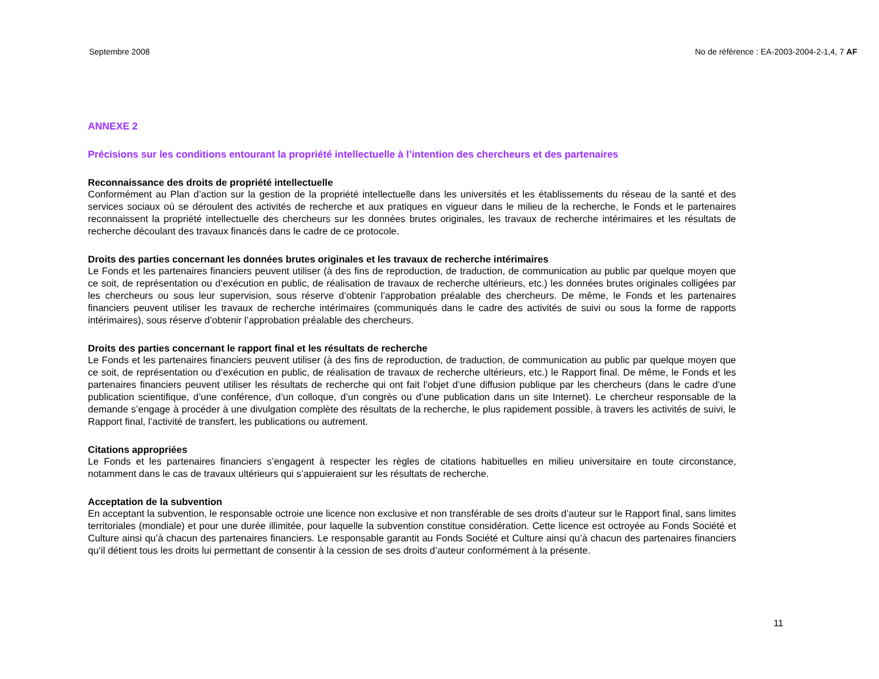Septembre 2008 No de référence : EA-2003-2004-2-1,4, 7 AF
ANNEXE 2
Précisions sur les conditions entourant la propriété intellectuelle à l’intention des chercheurs et des partenaires
Reconnaissance des droits de propriété intellectuelle
Conformément au Plan d’action sur la gestion de la propriété intellectuelle dans les universités et les établissements du réseau de la santé et des services sociaux où se déroulent des activités de recherche et aux pratiques en vigueur dans le milieu de la recherche, le Fonds et le partenaires reconnaissent la propriété intellectuelle des chercheurs sur les données brutes originales, les travaux de recherche intérimaires et les résultats de recherche découlant des travaux financés dans le cadre de ce protocole.
Droits des parties concernant les données brutes originales et les travaux de recherche intérimaires
Le Fonds et les partenaires financiers peuvent utiliser (à des fins de reproduction, de traduction, de communication au public par quelque moyen que ce soit, de représentation ou d’exécution en public, de réalisation de travaux de recherche ultérieurs, etc.) les données brutes originales colligées par les chercheurs ou sous leur supervision, sous réserve d’obtenir l’approbation préalable des chercheurs. De même, le Fonds et les partenaires financiers peuvent utiliser les travaux de recherche intérimaires (communiqués dans le cadre des activités de suivi ou sous la forme de rapports intérimaires), sous réserve d’obtenir l’approbation préalable des chercheurs.
Droits des parties concernant le rapport final et les résultats de recherche
Le Fonds et les partenaires financiers peuvent utiliser (à des fins de reproduction, de traduction, de communication au public par quelque moyen que ce soit, de représentation ou d’exécution en public, de réalisation de travaux de recherche ultérieurs, etc.) le Rapport final. De même, le Fonds et les partenaires financiers peuvent utiliser les résultats de recherche qui ont fait l’objet d’une diffusion publique par les chercheurs (dans le cadre d’une publication scientifique, d’une conférence, d’un colloque, d’un congrès ou d’une publication dans un site Internet). Le chercheur responsable de la demande s’engage à procéder à une divulgation complète des résultats de la recherche, le plus rapidement possible, à travers les activités de suivi, le Rapport final, l’activité de transfert, les publications ou autrement.
Citations appropriées
Le Fonds et les partenaires financiers s’engagent à respecter les règles de citations habituelles en milieu universitaire en toute circonstance, notamment dans le cas de travaux ultérieurs qui s’appuieraient sur les résultats de recherche.
Acceptation de la subvention
En acceptant la subvention, le responsable octroie une licence non exclusive et non transférable de ses droits d’auteur sur le Rapport final, sans limites territoriales (mondiale) et pour une durée illimitée, pour laquelle la subvention constitue considération. Cette licence est octroyée au Fonds Société et Culture ainsi qu’à chacun des partenaires financiers. Le responsable garantit au Fonds Société et Culture ainsi qu’à chacun des partenaires financiers qu’il détient tous les droits lui permettant de consentir à la cession de ses droits d’auteur conformément à la présente.
11